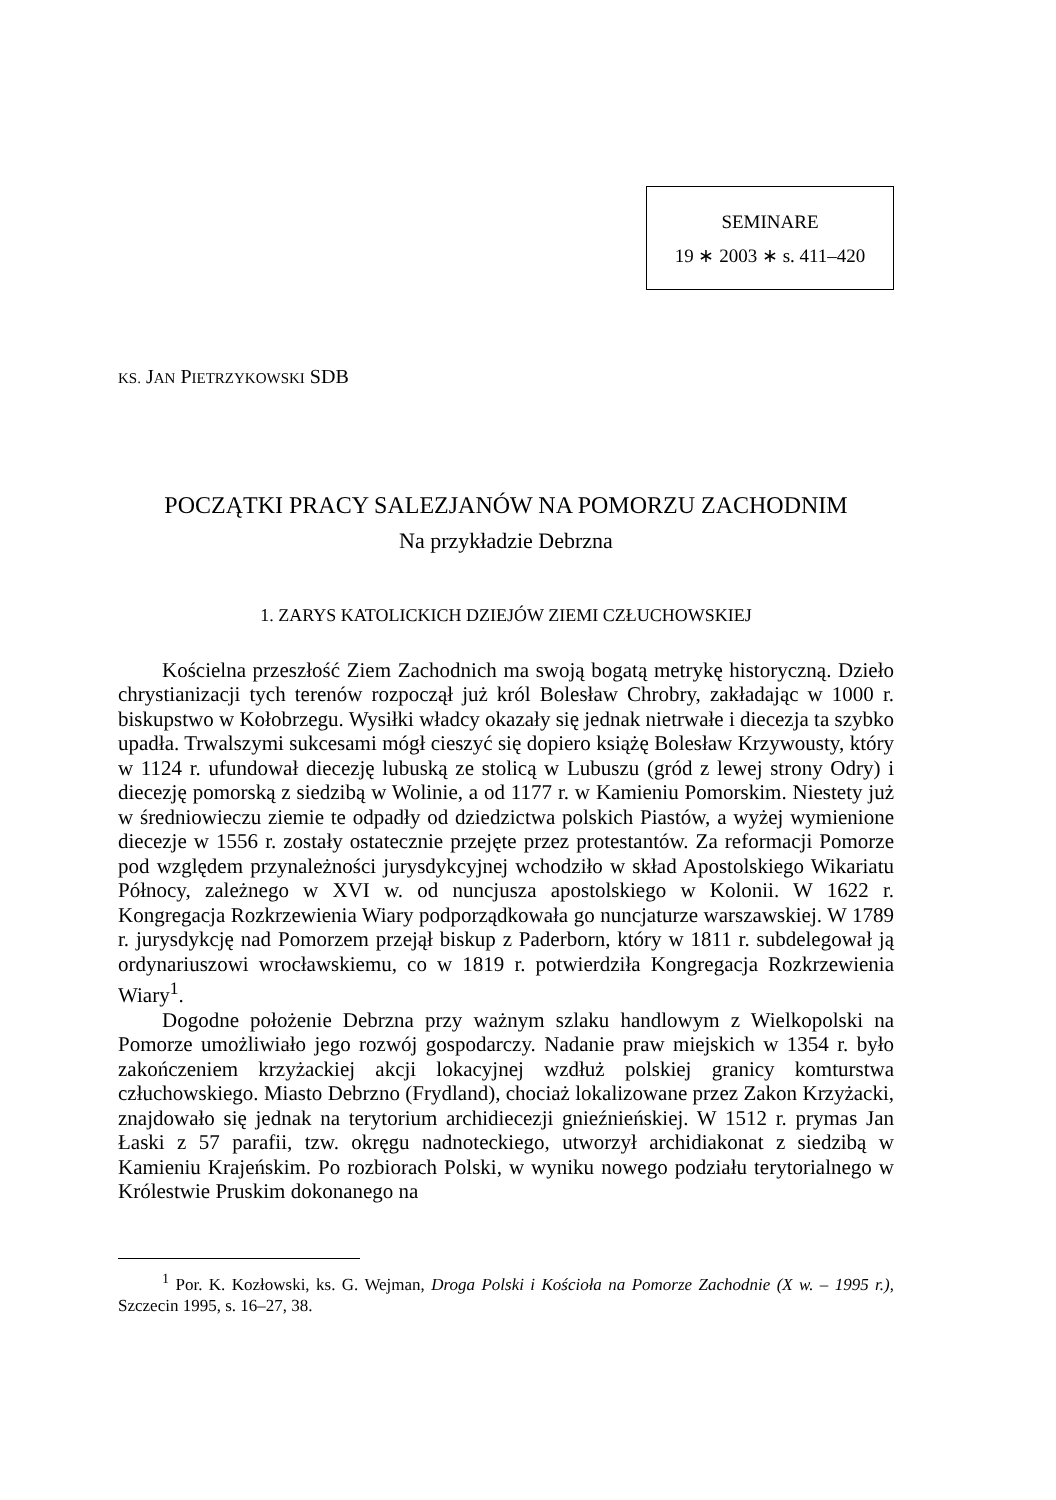SEMINARE
19 ∗ 2003 ∗ s. 411–420
KS. JAN PIETRZYKOWSKI SDB
POCZĄTKI PRACY SALEZJANÓW NA POMORZU ZACHODNIM
Na przykładzie Debrzna
1. ZARYS KATOLICKICH DZIEJÓW ZIEMI CZŁUCHOWSKIEJ
Kościelna przeszłość Ziem Zachodnich ma swoją bogatą metrykę historyczną. Dzieło chrystianizacji tych terenów rozpoczął już król Bolesław Chrobry, zakładając w 1000 r. biskupstwo w Kołobrzegu. Wysiłki władcy okazały się jednak nietrwałe i diecezja ta szybko upadła. Trwalszymi sukcesami mógł cieszyć się dopiero książę Bolesław Krzywousty, który w 1124 r. ufundował diecezję lubuską ze stolicą w Lubuszu (gród z lewej strony Odry) i diecezję pomorską z siedzibą w Wolinie, a od 1177 r. w Kamieniu Pomorskim. Niestety już w średniowieczu ziemie te odpadły od dziedzictwa polskich Piastów, a wyżej wymienione diecezje w 1556 r. zostały ostatecznie przejęte przez protestantów. Za reformacji Pomorze pod względem przynależności jurysdykcyjnej wchodziło w skład Apostolskiego Wikariatu Północy, zależnego w XVI w. od nuncjusza apostolskiego w Kolonii. W 1622 r. Kongregacja Rozkrzewienia Wiary podporządkowała go nuncjaturze warszawskiej. W 1789 r. jurysdykcję nad Pomorzem przejął biskup z Paderborn, który w 1811 r. subdelegował ją ordynariuszowi wrocławskiemu, co w 1819 r. potwierdziła Kongregacja Rozkrzewienia Wiary<sup>1</sup>.
Dogodne położenie Debrzna przy ważnym szlaku handlowym z Wielkopolski na Pomorze umożliwiało jego rozwój gospodarczy. Nadanie praw miejskich w 1354 r. było zakończeniem krzyżackiej akcji lokacyjnej wzdłuż polskiej granicy komturstwa człuchowskiego. Miasto Debrzno (Frydland), chociaż lokalizowane przez Zakon Krzyżacki, znajdowało się jednak na terytorium archidiecezji gnieźnieńskiej. W 1512 r. prymas Jan Łaski z 57 parafii, tzw. okręgu nadnoteckiego, utworzył archidiakonat z siedzibą w Kamieniu Krajeńskim. Po rozbiorach Polski, w wyniku nowego podziału terytorialnego w Królestwie Pruskim dokonanego na
<sup>1</sup> Por. K. Kozłowski, ks. G. Wejman, Droga Polski i Kościoła na Pomorze Zachodnie (X w. – 1995 r.), Szczecin 1995, s. 16–27, 38.